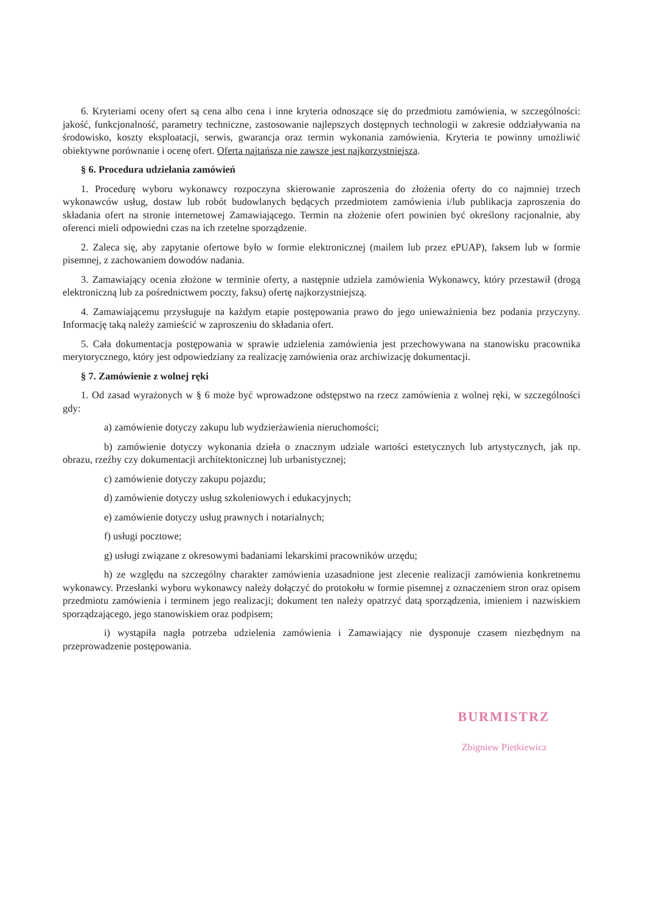6. Kryteriami oceny ofert są cena albo cena i inne kryteria odnoszące się do przedmiotu zamówienia, w szczególności: jakość, funkcjonalność, parametry techniczne, zastosowanie najlepszych dostępnych technologii w zakresie oddziaływania na środowisko, koszty eksploatacji, serwis, gwarancja oraz termin wykonania zamówienia. Kryteria te powinny umożliwić obiektywne porównanie i ocenę ofert. Oferta najtańsza nie zawsze jest najkorzystniejsza.
§ 6. Procedura udzielania zamówień
1. Procedurę wyboru wykonawcy rozpoczyna skierowanie zaproszenia do złożenia oferty do co najmniej trzech wykonawców usług, dostaw lub robót budowlanych będących przedmiotem zamówienia i/lub publikacja zaproszenia do składania ofert na stronie internetowej Zamawiającego. Termin na złożenie ofert powinien być określony racjonalnie, aby oferenci mieli odpowiedni czas na ich rzetelne sporządzenie.
2. Zaleca się, aby zapytanie ofertowe było w formie elektronicznej (mailem lub przez ePUAP), faksem lub w formie pisemnej, z zachowaniem dowodów nadania.
3. Zamawiający ocenia złożone w terminie oferty, a następnie udziela zamówienia Wykonawcy, który przestawił (drogą elektroniczną lub za pośrednictwem poczty, faksu) ofertę najkorzystniejszą.
4. Zamawiającemu przysługuje na każdym etapie postępowania prawo do jego unieważnienia bez podania przyczyny. Informację taką należy zamieścić w zaproszeniu do składania ofert.
5. Cała dokumentacja postępowania w sprawie udzielenia zamówienia jest przechowywana na stanowisku pracownika merytorycznego, który jest odpowiedziany za realizację zamówienia oraz archiwizację dokumentacji.
§ 7. Zamówienie z wolnej ręki
1. Od zasad wyrażonych w § 6 może być wprowadzone odstępstwo na rzecz zamówienia z wolnej ręki, w szczególności gdy:
a) zamówienie dotyczy zakupu lub wydzierżawienia nieruchomości;
b) zamówienie dotyczy wykonania dzieła o znacznym udziale wartości estetycznych lub artystycznych, jak np. obrazu, rzeźby czy dokumentacji architektonicznej lub urbanistycznej;
c) zamówienie dotyczy zakupu pojazdu;
d) zamówienie dotyczy usług szkoleniowych i edukacyjnych;
e) zamówienie dotyczy usług prawnych i notarialnych;
f) usługi pocztowe;
g) usługi związane z okresowymi badaniami lekarskimi pracowników urzędu;
h) ze względu na szczególny charakter zamówienia uzasadnione jest zlecenie realizacji zamówienia konkretnemu wykonawcy. Przesłanki wyboru wykonawcy należy dołączyć do protokołu w formie pisemnej z oznaczeniem stron oraz opisem przedmiotu zamówienia i terminem jego realizacji; dokument ten należy opatrzyć datą sporządzenia, imieniem i nazwiskiem sporządzającego, jego stanowiskiem oraz podpisem;
i) wystąpiła nagła potrzeba udzielenia zamówienia i Zamawiający nie dysponuje czasem niezbędnym na przeprowadzenie postępowania.
BURMISTRZ
Zbigniew Pietkiewicz